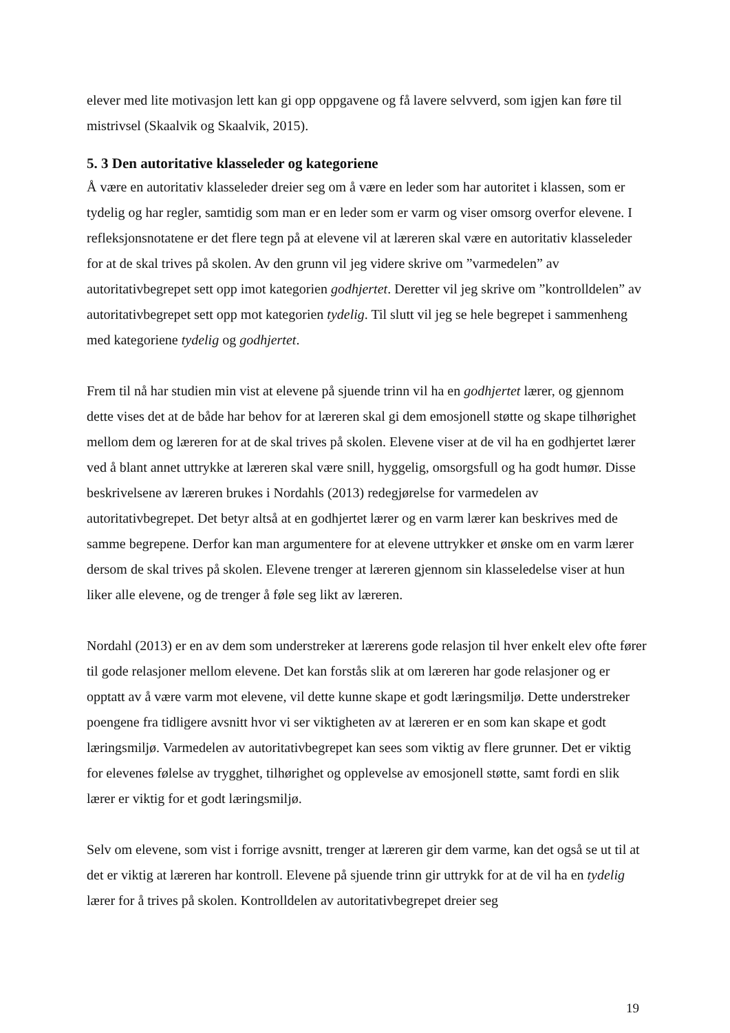elever med lite motivasjon lett kan gi opp oppgavene og få lavere selvverd, som igjen kan føre til mistrivsel (Skaalvik og Skaalvik, 2015).
5. 3 Den autoritative klasseleder og kategoriene
Å være en autoritativ klasseleder dreier seg om å være en leder som har autoritet i klassen, som er tydelig og har regler, samtidig som man er en leder som er varm og viser omsorg overfor elevene. I refleksjonsnotatene er det flere tegn på at elevene vil at læreren skal være en autoritativ klasseleder for at de skal trives på skolen. Av den grunn vil jeg videre skrive om ”varmedelen” av autoritativbegrepet sett opp imot kategorien godhjertet. Deretter vil jeg skrive om ”kontrolldelen” av autoritativbegrepet sett opp mot kategorien tydelig. Til slutt vil jeg se hele begrepet i sammenheng med kategoriene tydelig og godhjertet.
Frem til nå har studien min vist at elevene på sjuende trinn vil ha en godhjertet lærer, og gjennom dette vises det at de både har behov for at læreren skal gi dem emosjonell støtte og skape tilhørighet mellom dem og læreren for at de skal trives på skolen. Elevene viser at de vil ha en godhjertet lærer ved å blant annet uttrykke at læreren skal være snill, hyggelig, omsorgsfull og ha godt humør. Disse beskrivelsene av læreren brukes i Nordahls (2013) redegjørelse for varmedelen av autoritativbegrepet. Det betyr altså at en godhjertet lærer og en varm lærer kan beskrives med de samme begrepene. Derfor kan man argumentere for at elevene uttrykker et ønske om en varm lærer dersom de skal trives på skolen. Elevene trenger at læreren gjennom sin klasseledelse viser at hun liker alle elevene, og de trenger å føle seg likt av læreren.
Nordahl (2013) er en av dem som understreker at lærerens gode relasjon til hver enkelt elev ofte fører til gode relasjoner mellom elevene. Det kan forstås slik at om læreren har gode relasjoner og er opptatt av å være varm mot elevene, vil dette kunne skape et godt læringsmiljø. Dette understreker poengene fra tidligere avsnitt hvor vi ser viktigheten av at læreren er en som kan skape et godt læringsmiljø. Varmedelen av autoritativbegrepet kan sees som viktig av flere grunner. Det er viktig for elevenes følelse av trygghet, tilhørighet og opplevelse av emosjonell støtte, samt fordi en slik lærer er viktig for et godt læringsmiljø.
Selv om elevene, som vist i forrige avsnitt, trenger at læreren gir dem varme, kan det også se ut til at det er viktig at læreren har kontroll. Elevene på sjuende trinn gir uttrykk for at de vil ha en tydelig lærer for å trives på skolen. Kontrolldelen av autoritativbegrepet dreier seg
19